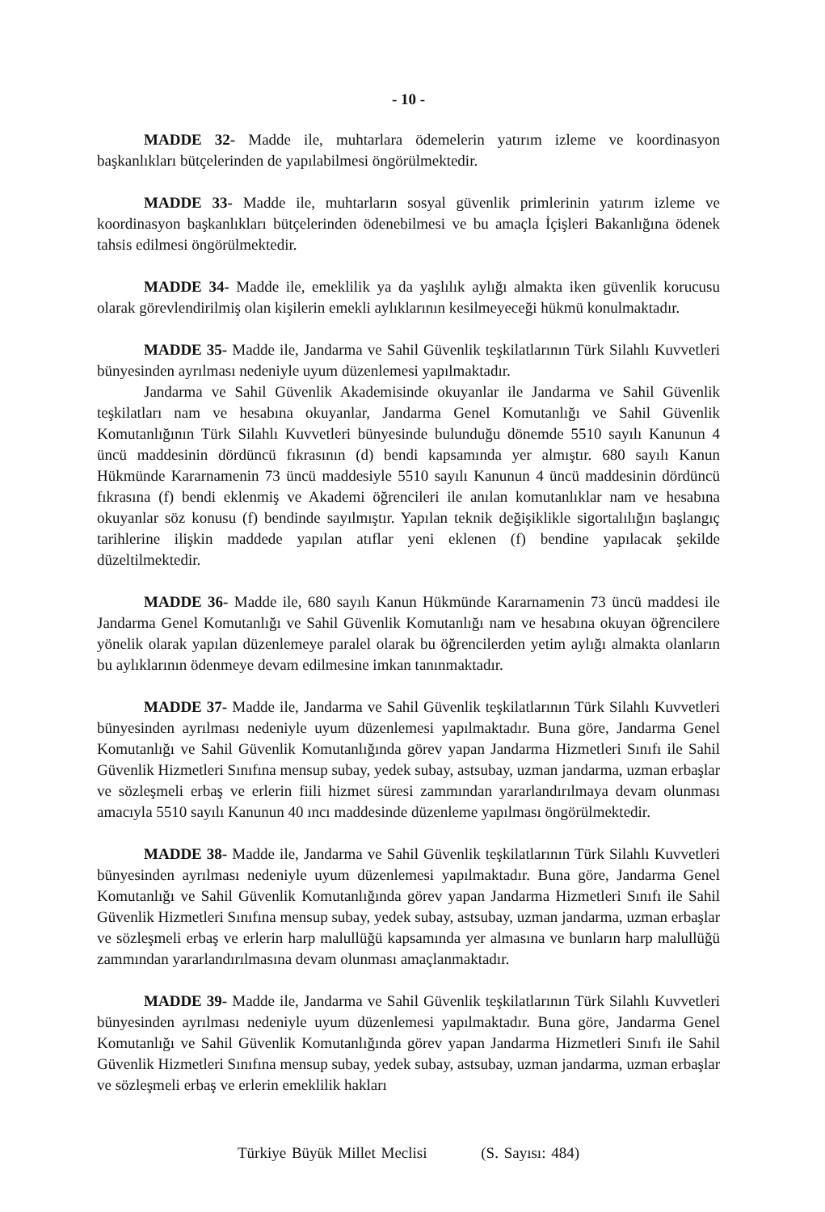- 10 -
MADDE 32- Madde ile, muhtarlara ödemelerin yatırım izleme ve koordinasyon başkanlıkları bütçelerinden de yapılabilmesi öngörülmektedir.
MADDE 33- Madde ile, muhtarların sosyal güvenlik primlerinin yatırım izleme ve koordinasyon başkanlıkları bütçelerinden ödenebilmesi ve bu amaçla İçişleri Bakanlığına ödenek tahsis edilmesi öngörülmektedir.
MADDE 34- Madde ile, emeklilik ya da yaşlılık aylığı almakta iken güvenlik korucusu olarak görevlendirilmiş olan kişilerin emekli aylıklarının kesilmeyeceği hükmü konulmaktadır.
MADDE 35- Madde ile, Jandarma ve Sahil Güvenlik teşkilatlarının Türk Silahlı Kuvvetleri bünyesinden ayrılması nedeniyle uyum düzenlemesi yapılmaktadır.
Jandarma ve Sahil Güvenlik Akademisinde okuyanlar ile Jandarma ve Sahil Güvenlik teşkilatları nam ve hesabına okuyanlar, Jandarma Genel Komutanlığı ve Sahil Güvenlik Komutanlığının Türk Silahlı Kuvvetleri bünyesinde bulunduğu dönemde 5510 sayılı Kanunun 4 üncü maddesinin dördüncü fıkrasının (d) bendi kapsamında yer almıştır. 680 sayılı Kanun Hükmünde Kararnamenin 73 üncü maddesiyle 5510 sayılı Kanunun 4 üncü maddesinin dördüncü fıkrasına (f) bendi eklenmiş ve Akademi öğrencileri ile anılan komutanlıklar nam ve hesabına okuyanlar söz konusu (f) bendinde sayılmıştır. Yapılan teknik değişiklikle sigortalılığın başlangıç tarihlerine ilişkin maddede yapılan atıflar yeni eklenen (f) bendine yapılacak şekilde düzeltilmektedir.
MADDE 36- Madde ile, 680 sayılı Kanun Hükmünde Kararnamenin 73 üncü maddesi ile Jandarma Genel Komutanlığı ve Sahil Güvenlik Komutanlığı nam ve hesabına okuyan öğrencilere yönelik olarak yapılan düzenlemeye paralel olarak bu öğrencilerden yetim aylığı almakta olanların bu aylıklarının ödenmeye devam edilmesine imkan tanınmaktadır.
MADDE 37- Madde ile, Jandarma ve Sahil Güvenlik teşkilatlarının Türk Silahlı Kuvvetleri bünyesinden ayrılması nedeniyle uyum düzenlemesi yapılmaktadır. Buna göre, Jandarma Genel Komutanlığı ve Sahil Güvenlik Komutanlığında görev yapan Jandarma Hizmetleri Sınıfı ile Sahil Güvenlik Hizmetleri Sınıfına mensup subay, yedek subay, astsubay, uzman jandarma, uzman erbaşlar ve sözleşmeli erbaş ve erlerin fiili hizmet süresi zammından yararlandırılmaya devam olunması amacıyla 5510 sayılı Kanunun 40 ıncı maddesinde düzenleme yapılması öngörülmektedir.
MADDE 38- Madde ile, Jandarma ve Sahil Güvenlik teşkilatlarının Türk Silahlı Kuvvetleri bünyesinden ayrılması nedeniyle uyum düzenlemesi yapılmaktadır. Buna göre, Jandarma Genel Komutanlığı ve Sahil Güvenlik Komutanlığında görev yapan Jandarma Hizmetleri Sınıfı ile Sahil Güvenlik Hizmetleri Sınıfına mensup subay, yedek subay, astsubay, uzman jandarma, uzman erbaşlar ve sözleşmeli erbaş ve erlerin harp malullüğü kapsamında yer almasına ve bunların harp malullüğü zammından yararlandırılmasına devam olunması amaçlanmaktadır.
MADDE 39- Madde ile, Jandarma ve Sahil Güvenlik teşkilatlarının Türk Silahlı Kuvvetleri bünyesinden ayrılması nedeniyle uyum düzenlemesi yapılmaktadır. Buna göre, Jandarma Genel Komutanlığı ve Sahil Güvenlik Komutanlığında görev yapan Jandarma Hizmetleri Sınıfı ile Sahil Güvenlik Hizmetleri Sınıfına mensup subay, yedek subay, astsubay, uzman jandarma, uzman erbaşlar ve sözleşmeli erbaş ve erlerin emeklilik hakları
Türkiye Büyük Millet Meclisi (S. Sayısı: 484)